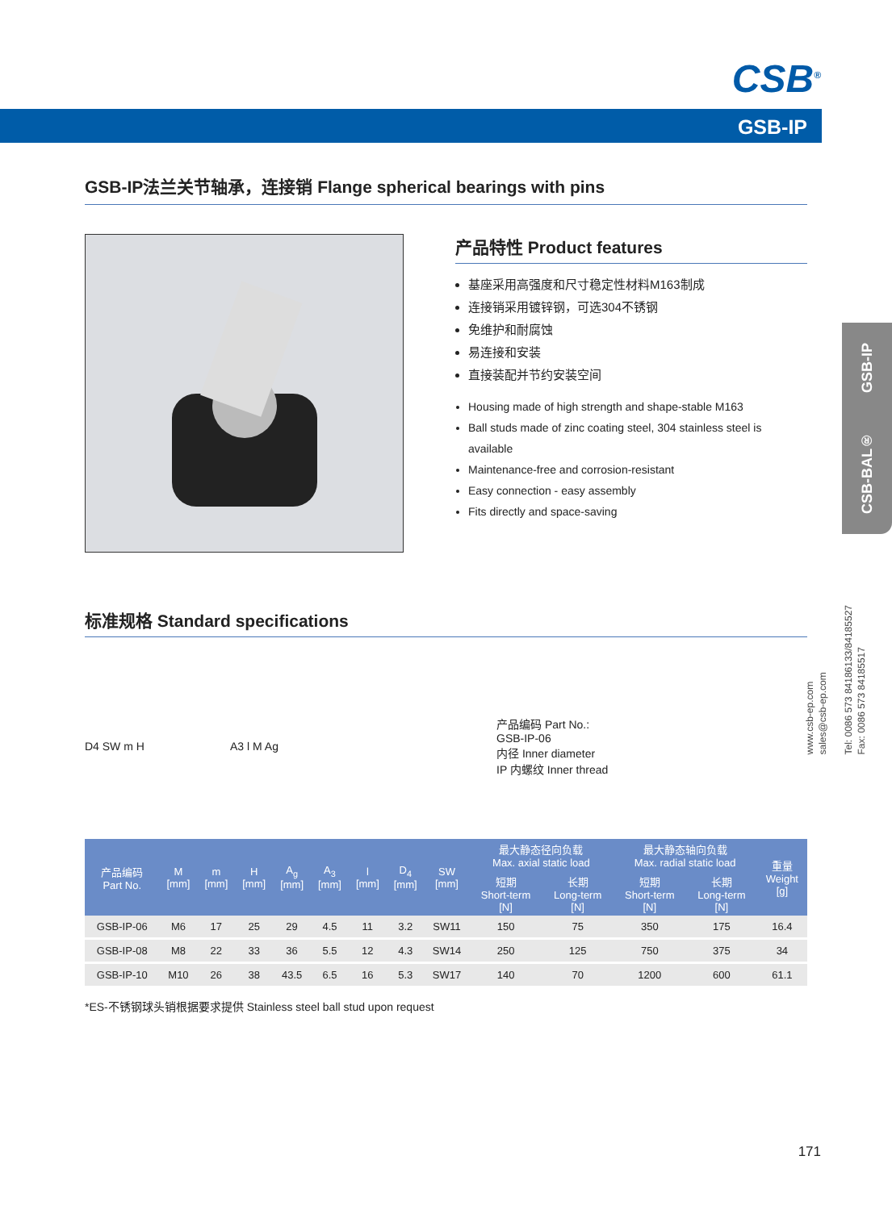CSB<sup>®</sup>
GSB-IP
GSB-IP法兰关节轴承，连接销 Flange spherical bearings with pins
产品特性 Product features
基座采用高强度和尺寸稳定性材料M163制成
连接销采用镀锌钢，可选304不锈钢
免维护和耐腐蚀
易连接和安装
直接装配并节约安装空间
Housing made of high strength and shape-stable M163
Ball studs made of zinc coating steel, 304 stainless steel is available
Maintenance-free and corrosion-resistant
Easy connection - easy assembly
Fits directly and space-saving
标准规格 Standard specifications
D4 SW m H A3 l M Ag
产品编码 Part No.:
GSB-IP-06
内径 Inner diameter
IP 内螺纹 Inner thread
| 产品编码 Part No. | M [mm] | m [mm] | H [mm] | A<sub>g</sub> [mm] | A<sub>3</sub> [mm] | l [mm] | D<sub>4</sub> [mm] | SW [mm] | 最大静态径向负载 Max. axial static load | | 最大静态轴向负载 Max. radial static load | | 重量 Weight [g] |
| --- | --- | --- | --- | --- | --- | --- | --- | --- | --- | --- | --- | --- | --- |
| | | | | | | | | | 短期 Short-term [N] | 长期 Long-term [N] | 短期 Short-term [N] | 长期 Long-term [N] | |
| GSB-IP-06 | M6 | 17 | 25 | 29 | 4.5 | 11 | 3.2 | SW11 | 150 | 75 | 350 | 175 | 16.4 |
| GSB-IP-08 | M8 | 22 | 33 | 36 | 5.5 | 12 | 4.3 | SW14 | 250 | 125 | 750 | 375 | 34 |
| GSB-IP-10 | M10 | 26 | 38 | 43.5 | 6.5 | 16 | 5.3 | SW17 | 140 | 70 | 1200 | 600 | 61.1 |
*ES-不锈钢球头销根据要求提供 Stainless steel ball stud upon request
CSB-BAL® GSB-IP
www.csb-ep.com
sales@csb-ep.com
Tel: 0086 573 84186133/84185527
Fax: 0086 573 84185517
171